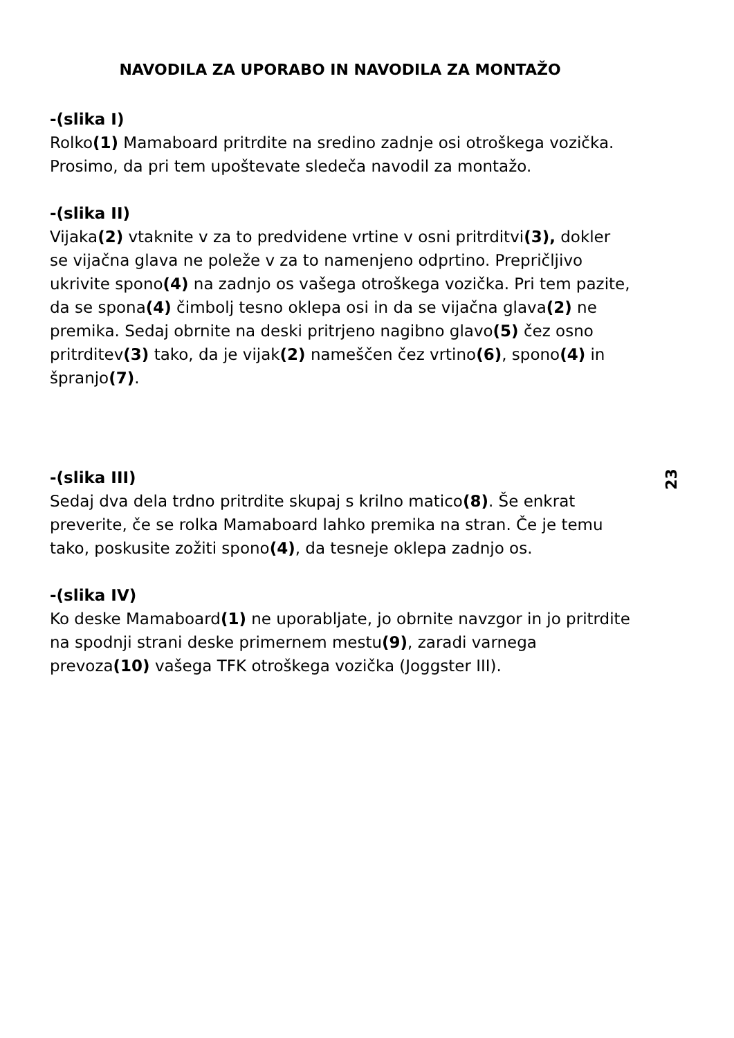23
NAVODILA ZA UPORABO IN NAVODILA ZA MONTAŽO
-(slika I)
Rolko(1) Mamaboard pritrdite na sredino zadnje osi otroškega vozička.
Prosimo, da pri tem upoštevate sledeča navodil za montažo.
-(slika II)
Vijaka(2) vtaknite v za to predvidene vrtine v osni pritrditvi(3), dokler se vijačna glava ne poleže v za to namenjeno odprtino. Prepričljivo ukrivite spono(4) na zadnjo os vašega otroškega vozička. Pri tem pazite, da se spona(4) čimbolj tesno oklepa osi in da se vijačna glava(2) ne premika. Sedaj obrnite na deski pritrjeno nagibno glavo(5) čez osno pritrditev(3) tako, da je vijak(2) nameščen čez vrtino(6), spono(4) in špranjo(7).
-(slika III)
Sedaj dva dela trdno pritrdite skupaj s krilno matico(8). Še enkrat preverite, če se rolka Mamaboard lahko premika na stran. Če je temu tako, poskusite zožiti spono(4), da tesneje oklepa zadnjo os.
-(slika IV)
Ko deske Mamaboard(1) ne uporabljate, jo obrnite navzgor in jo pritrdite na spodnji strani deske primernem mestu(9), zaradi varnega prevoza(10) vašega TFK otroškega vozička (Joggster III).